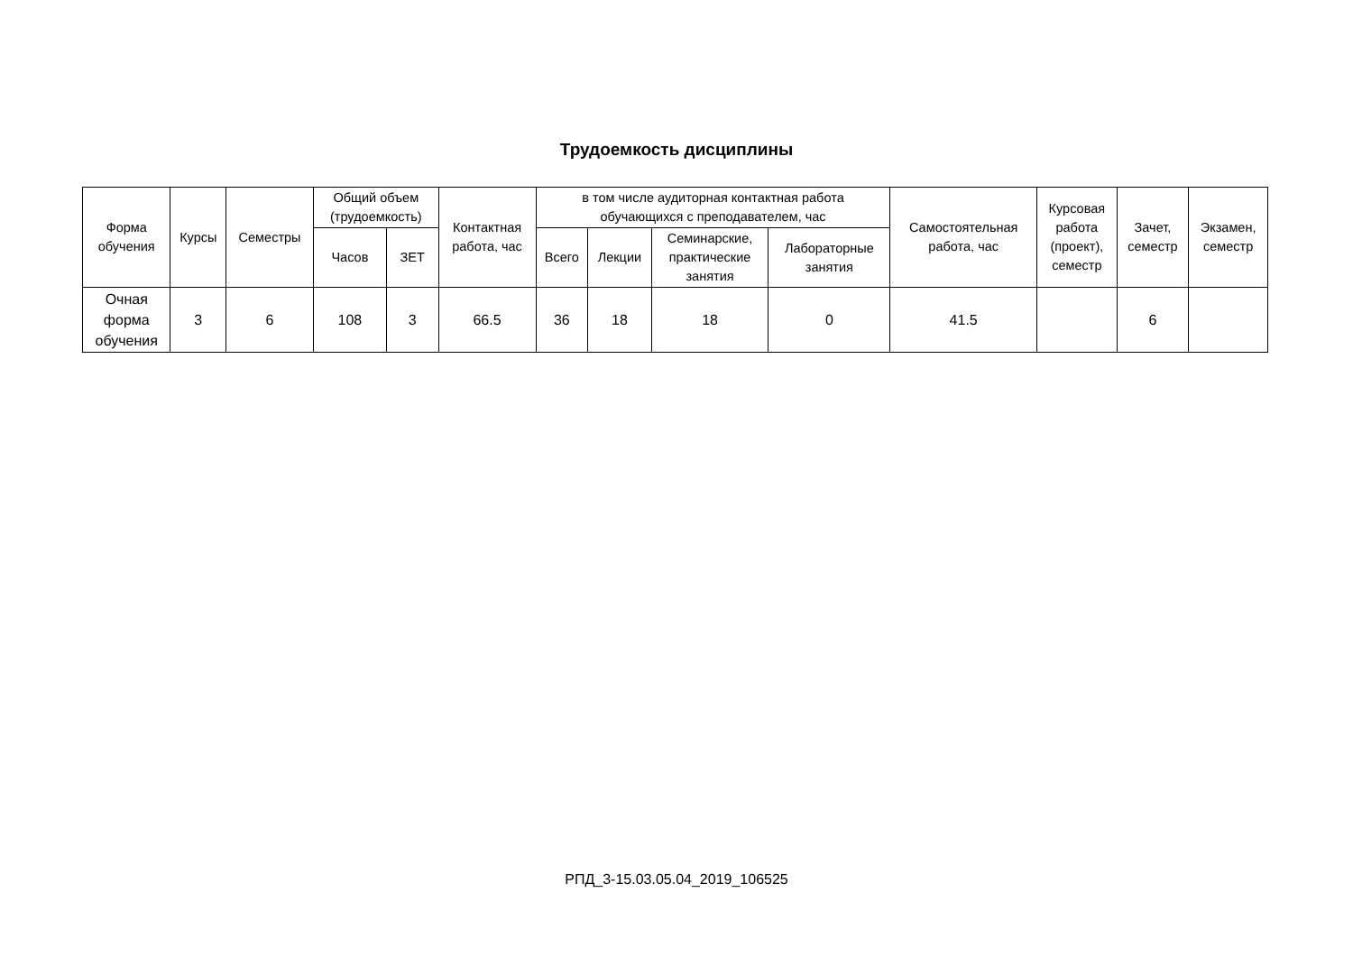Трудоемкость дисциплины
| Форма обучения | Курсы | Семестры | Общий объем (трудоемкость) | | Контактная работа, час | в том числе аудиторная контактная работа обучающихся с преподавателем, час | | | | Самостоятельная работа, час | Курсовая работа (проект), семестр | Зачет, семестр | Экзамен, семестр |
| --- | --- | --- | --- | --- | --- | --- | --- | --- | --- | --- | --- | --- | --- |
| | | | Часов | ЗЕТ | | Всего | Лекции | Семинарские, практические занятия | Лабораторные занятия | | | | |
| Очная форма обучения | 3 | 6 | 108 | 3 | 66.5 | 36 | 18 | 18 | 0 | 41.5 | | 6 | |
РПД_3-15.03.05.04_2019_106525